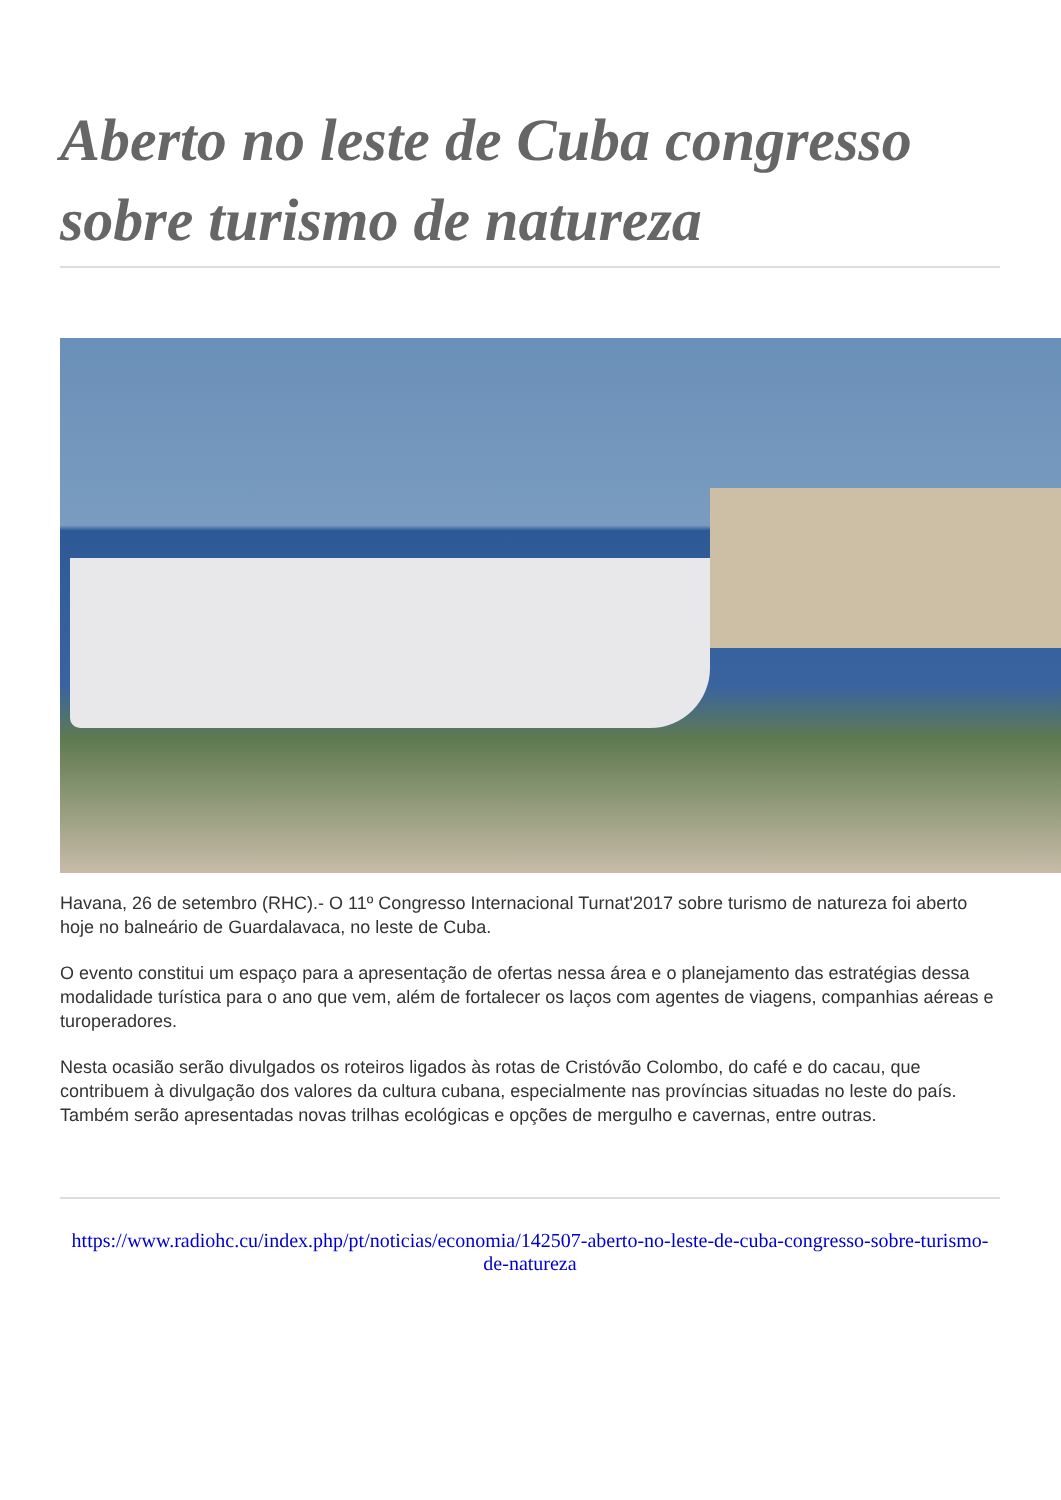Aberto no leste de Cuba congresso sobre turismo de natureza
Havana, 26 de setembro (RHC).- O 11º Congresso Internacional Turnat'2017 sobre turismo de natureza foi aberto hoje no balneário de Guardalavaca, no leste de Cuba.
O evento constitui um espaço para a apresentação de ofertas nessa área e o planejamento das estratégias dessa modalidade turística para o ano que vem, além de fortalecer os laços com agentes de viagens, companhias aéreas e turoperadores.
Nesta ocasião serão divulgados os roteiros ligados às rotas de Cristóvão Colombo, do café e do cacau, que contribuem à divulgação dos valores da cultura cubana, especialmente nas províncias situadas no leste do país. Também serão apresentadas novas trilhas ecológicas e opções de mergulho e cavernas, entre outras.
https://www.radiohc.cu/index.php/pt/noticias/economia/142507-aberto-no-leste-de-cuba-congresso-sobre-turismo-de-natureza